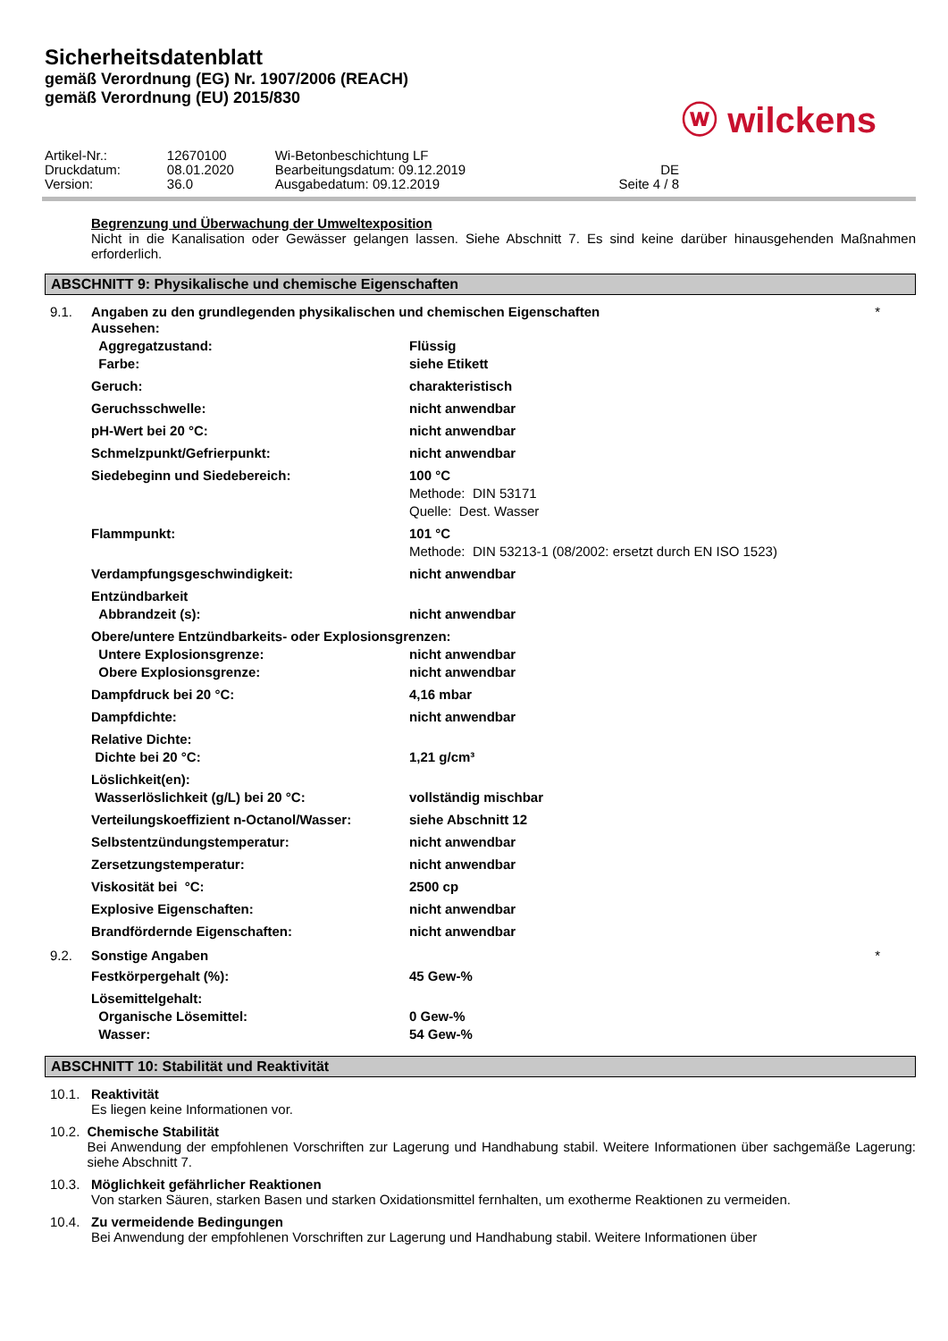Sicherheitsdatenblatt
gemäß Verordnung (EG) Nr. 1907/2006 (REACH)
gemäß Verordnung (EU) 2015/830
ⓦ wilckens
| Artikel-Nr.: | 12670100 | Wi-Betonbeschichtung LF | |
| Druckdatum: | 08.01.2020 | Bearbeitungsdatum: 09.12.2019 | DE |
| Version: | 36.0 | Ausgabedatum: 09.12.2019 | Seite 4 / 8 |
Begrenzung und Überwachung der Umweltexposition
Nicht in die Kanalisation oder Gewässer gelangen lassen. Siehe Abschnitt 7. Es sind keine darüber hinausgehenden Maßnahmen erforderlich.
ABSCHNITT 9: Physikalische und chemische Eigenschaften
9.1. Angaben zu den grundlegenden physikalischen und chemischen Eigenschaften *
| Aussehen: | |
| Aggregatzustand: | Flüssig |
| Farbe: | siehe Etikett |
| Geruch: | charakteristisch |
| Geruchsschwelle: | nicht anwendbar |
| pH-Wert bei 20 °C: | nicht anwendbar |
| Schmelzpunkt/Gefrierpunkt: | nicht anwendbar |
| Siedebeginn und Siedebereich: | 100 °C Methode: DIN 53171 Quelle: Dest. Wasser |
| Flammpunkt: | 101 °C Methode: DIN 53213-1 (08/2002: ersetzt durch EN ISO 1523) |
| Verdampfungsgeschwindigkeit: | nicht anwendbar |
| Entzündbarkeit | |
| Abbrandzeit (s): | nicht anwendbar |
| Obere/untere Entzündbarkeits- oder Explosionsgrenzen: | |
| Untere Explosionsgrenze: | nicht anwendbar |
| Obere Explosionsgrenze: | nicht anwendbar |
| Dampfdruck bei 20 °C: | 4,16 mbar |
| Dampfdichte: | nicht anwendbar |
| Relative Dichte: | |
| Dichte bei 20 °C: | 1,21 g/cm³ |
| Löslichkeit(en): | |
| Wasserlöslichkeit (g/L) bei 20 °C: | vollständig mischbar |
| Verteilungskoeffizient n-Octanol/Wasser: | siehe Abschnitt 12 |
| Selbstentzündungstemperatur: | nicht anwendbar |
| Zersetzungstemperatur: | nicht anwendbar |
| Viskosität bei °C: | 2500 cp |
| Explosive Eigenschaften: | nicht anwendbar |
| Brandfördernde Eigenschaften: | nicht anwendbar |
9.2. Sonstige Angaben *
| Festkörpergehalt (%): | 45 Gew-% |
| Lösemittelgehalt: | |
| Organische Lösemittel: | 0 Gew-% |
| Wasser: | 54 Gew-% |
ABSCHNITT 10: Stabilität und Reaktivität
10.1. Reaktivität
Es liegen keine Informationen vor.
10.2. Chemische Stabilität
Bei Anwendung der empfohlenen Vorschriften zur Lagerung und Handhabung stabil. Weitere Informationen über sachgemäße Lagerung: siehe Abschnitt 7.
10.3. Möglichkeit gefährlicher Reaktionen
Von starken Säuren, starken Basen und starken Oxidationsmittel fernhalten, um exotherme Reaktionen zu vermeiden.
10.4. Zu vermeidende Bedingungen
Bei Anwendung der empfohlenen Vorschriften zur Lagerung und Handhabung stabil. Weitere Informationen über